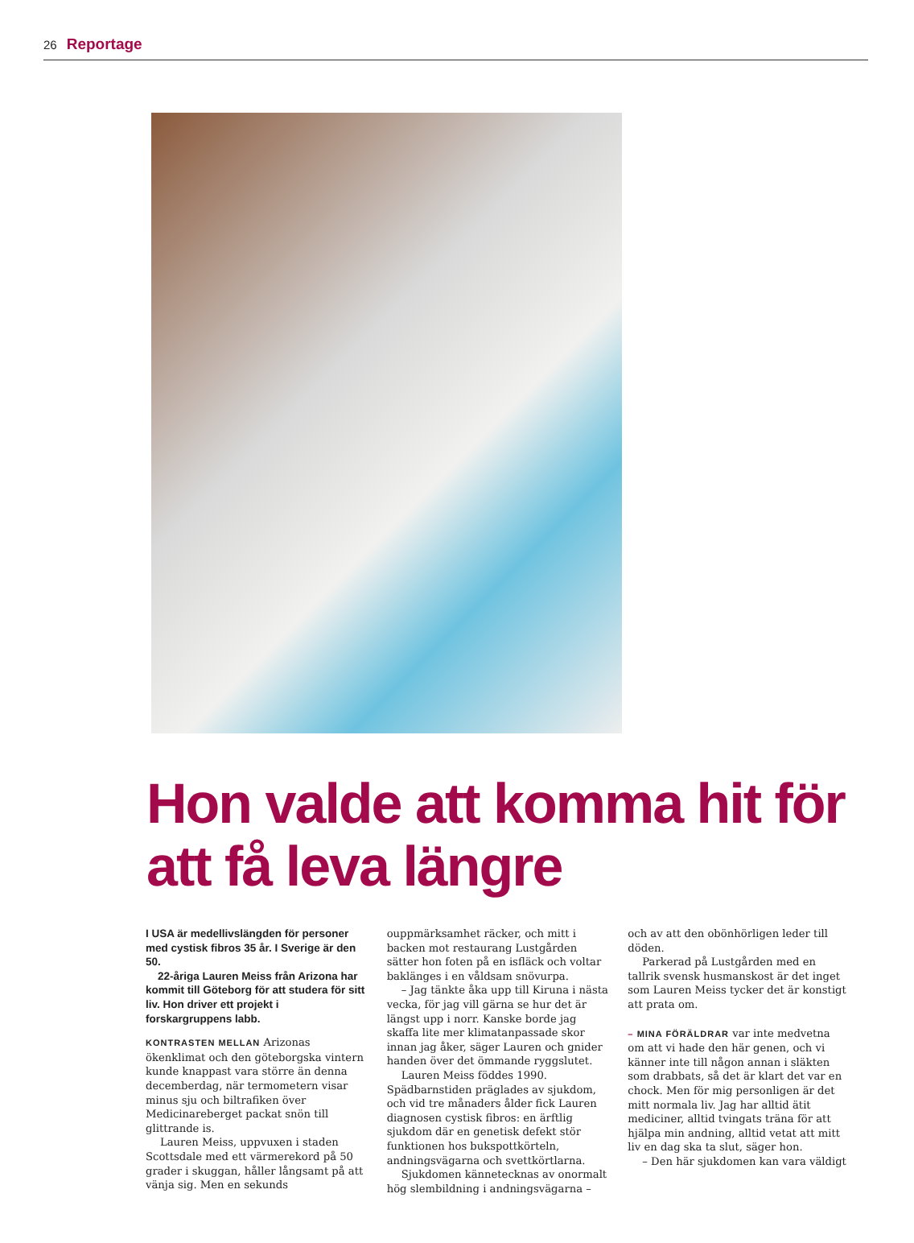26 Reportage
Hon valde att komma hit för att få leva längre
I USA är medellivslängden för personer med cystisk fibros 35 år. I Sverige är den 50.
22-åriga Lauren Meiss från Arizona har kommit till Göteborg för att studera för sitt liv. Hon driver ett projekt i forskargruppens labb.
KONTRASTEN MELLAN Arizonas ökenklimat och den göteborgska vintern kunde knappast vara större än denna decemberdag, när termometern visar minus sju och biltrafiken över Medicinareberget packat snön till glittrande is.
Lauren Meiss, uppvuxen i staden Scottsdale med ett värmerekord på 50 grader i skuggan, håller långsamt på att vänja sig. Men en sekunds ouppmärksamhet räcker, och mitt i backen mot restaurang Lustgården sätter hon foten på en isfläck och voltar baklänges i en våldsam snövurpa.
– Jag tänkte åka upp till Kiruna i nästa vecka, för jag vill gärna se hur det är längst upp i norr. Kanske borde jag skaffa lite mer klimatanpassade skor innan jag åker, säger Lauren och gnider handen över det ömmande ryggslutet.
Lauren Meiss föddes 1990. Spädbarnstiden präglades av sjukdom, och vid tre månaders ålder fick Lauren diagnosen cystisk fibros: en ärftlig sjukdom där en genetisk defekt stör funktionen hos bukspottkörteln, andningsvägarna och svettkörtlarna.
Sjukdomen kännetecknas av onormalt hög slembildning i andningsvägarna – och av att den obönhörligen leder till döden.
Parkerad på Lustgården med en tallrik svensk husmanskost är det inget som Lauren Meiss tycker det är konstigt att prata om.
– MINA FÖRÄLDRAR var inte medvetna om att vi hade den här genen, och vi känner inte till någon annan i släkten som drabbats, så det är klart det var en chock. Men för mig personligen är det mitt normala liv. Jag har alltid ätit mediciner, alltid tvingats träna för att hjälpa min andning, alltid vetat att mitt liv en dag ska ta slut, säger hon.
– Den här sjukdomen kan vara väldigt